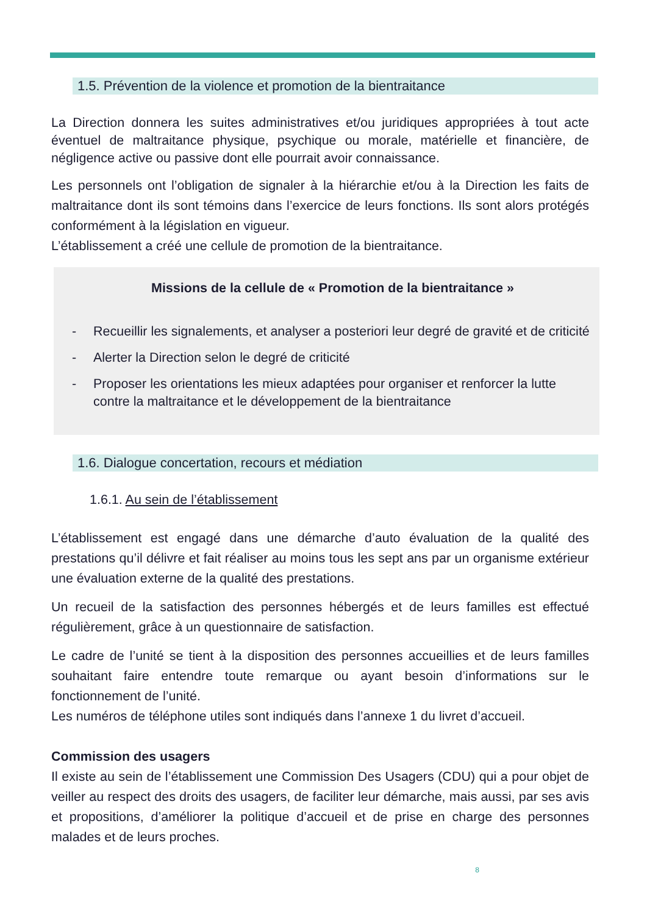1.5. Prévention de la violence et promotion de la bientraitance
La Direction donnera les suites administratives et/ou juridiques appropriées à tout acte éventuel de maltraitance physique, psychique ou morale, matérielle et financière, de négligence active ou passive dont elle pourrait avoir connaissance.
Les personnels ont l’obligation de signaler à la hiérarchie et/ou à la Direction les faits de maltraitance dont ils sont témoins dans l’exercice de leurs fonctions. Ils sont alors protégés conformément à la législation en vigueur.
L’établissement a créé une cellule de promotion de la bientraitance.
Missions de la cellule de « Promotion de la bientraitance »
- Recueillir les signalements, et analyser a posteriori leur degré de gravité et de criticité
- Alerter la Direction selon le degré de criticité
- Proposer les orientations les mieux adaptées pour organiser et renforcer la lutte contre la maltraitance et le développement de la bientraitance
1.6. Dialogue concertation, recours et médiation
1.6.1. Au sein de l’établissement
L’établissement est engagé dans une démarche d’auto évaluation de la qualité des prestations qu’il délivre et fait réaliser au moins tous les sept ans par un organisme extérieur une évaluation externe de la qualité des prestations.
Un recueil de la satisfaction des personnes hébergés et de leurs familles est effectué régulièrement, grâce à un questionnaire de satisfaction.
Le cadre de l’unité se tient à la disposition des personnes accueillies et de leurs familles souhaitant faire entendre toute remarque ou ayant besoin d’informations sur le fonctionnement de l’unité.
Les numéros de téléphone utiles sont indiqués dans l’annexe 1 du livret d’accueil.
Commission des usagers
Il existe au sein de l’établissement une Commission Des Usagers (CDU) qui a pour objet de veiller au respect des droits des usagers, de faciliter leur démarche, mais aussi, par ses avis et propositions, d’améliorer la politique d’accueil et de prise en charge des personnes malades et de leurs proches.
8